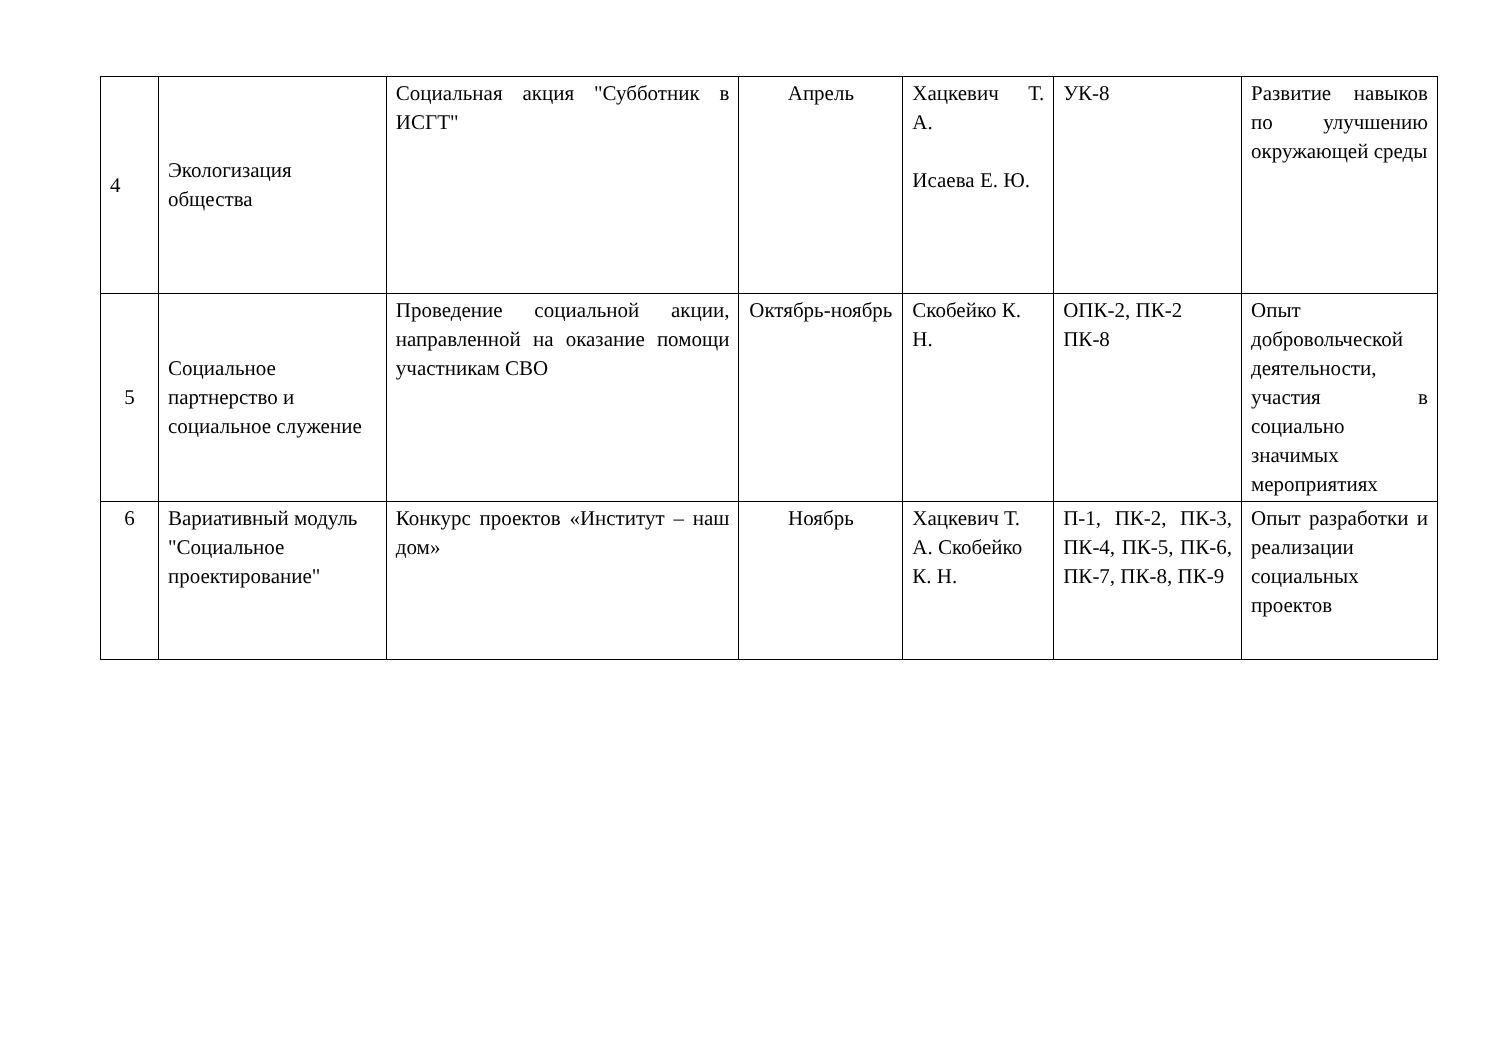| 4 | Экологизация общества | Социальная акция "Субботник в ИСГТ" | Апрель | Хацкевич Т. А. Исаева Е. Ю. | УК-8 | Развитие навыков по улучшению окружающей среды |
| 5 | Социальное партнерство и социальное служение | Проведение социальной акции, направленной на оказание помощи участникам СВО | Октябрь-ноябрь | Скобейко К. Н. | ОПК-2, ПК-2 ПК-8 | Опыт добровольческой деятельности, участия в социально значимых мероприятиях |
| 6 | Вариативный модуль "Социальное проектирование" | Конкурс проектов «Институт – наш дом» | Ноябрь | Хацкевич Т. А. Скобейко К. Н. | П-1, ПК-2, ПК-3, ПК-4, ПК-5, ПК-6, ПК-7, ПК-8, ПК-9 | Опыт разработки и реализации социальных проектов |